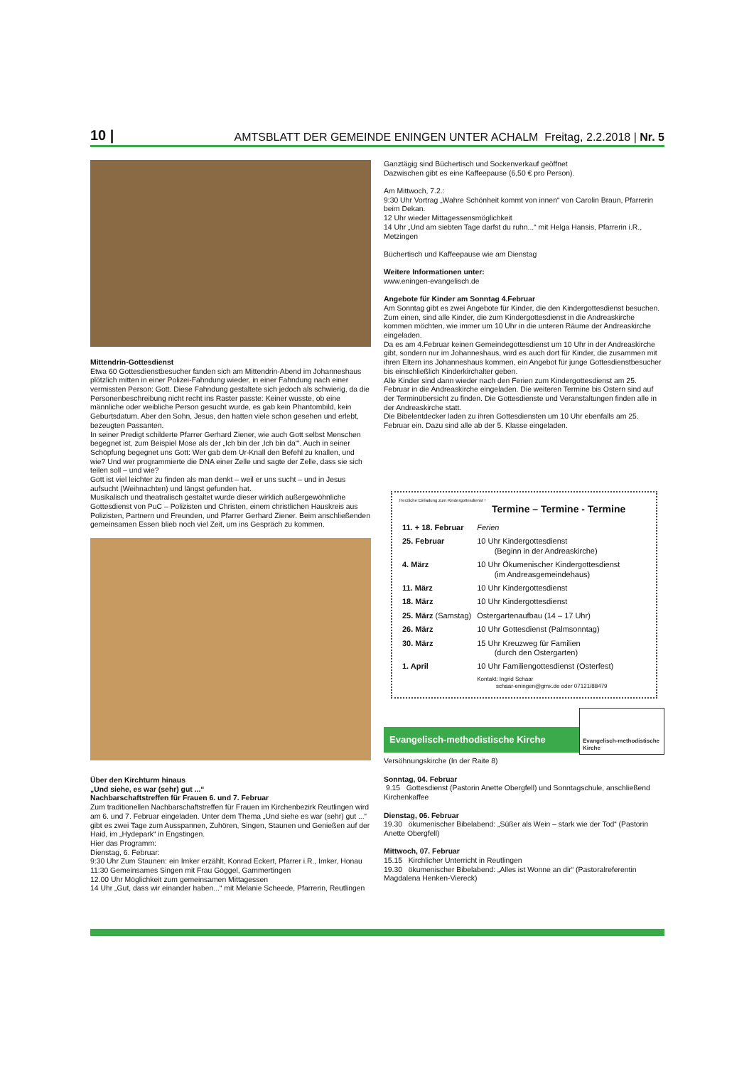10 | AMTSBLATT DER GEMEINDE ENINGEN UNTER ACHALM Freitag, 2.2.2018 | Nr. 5
Mittendrin-Gottesdienst
Etwa 60 Gottesdienstbesucher fanden sich am Mittendrin-Abend im Johanneshaus plötzlich mitten in einer Polizei-Fahndung wieder, in einer Fahndung nach einer vermissten Person: Gott. Diese Fahndung gestaltete sich jedoch als schwierig, da die Personenbeschreibung nicht recht ins Raster passte: Keiner wusste, ob eine männliche oder weibliche Person gesucht wurde, es gab kein Phantombild, kein Geburtsdatum. Aber den Sohn, Jesus, den hatten viele schon gesehen und erlebt, bezeugten Passanten.
In seiner Predigt schilderte Pfarrer Gerhard Ziener, wie auch Gott selbst Menschen begegnet ist, zum Beispiel Mose als der „Ich bin der ‚Ich bin da‘“. Auch in seiner Schöpfung begegnet uns Gott: Wer gab dem Ur-Knall den Befehl zu knallen, und wie? Und wer programmierte die DNA einer Zelle und sagte der Zelle, dass sie sich teilen soll – und wie?
Gott ist viel leichter zu finden als man denkt – weil er uns sucht – und in Jesus aufsucht (Weihnachten) und längst gefunden hat.
Musikalisch und theatralisch gestaltet wurde dieser wirklich außergewöhnliche Gottesdienst von PuC – Polizisten und Christen, einem christlichen Hauskreis aus Polizisten, Partnern und Freunden, und Pfarrer Gerhard Ziener. Beim anschließenden gemeinsamen Essen blieb noch viel Zeit, um ins Gespräch zu kommen.
Über den Kirchturm hinaus
„Und siehe, es war (sehr) gut ...“
Nachbarschaftstreffen für Frauen 6. und 7. Februar
Zum traditionellen Nachbarschaftstreffen für Frauen im Kirchenbezirk Reutlingen wird am 6. und 7. Februar eingeladen. Unter dem Thema „Und siehe es war (sehr) gut ...“ gibt es zwei Tage zum Ausspannen, Zuhören, Singen, Staunen und Genießen auf der Haid, im „Hydepark“ in Engstingen.
Hier das Programm:
Dienstag, 6. Februar:
9:30 Uhr Zum Staunen: ein Imker erzählt, Konrad Eckert, Pfarrer i.R., Imker, Honau
11:30 Gemeinsames Singen mit Frau Göggel, Gammertingen
12.00 Uhr Möglichkeit zum gemeinsamen Mittagessen
14 Uhr „Gut, dass wir einander haben...“ mit Melanie Scheede, Pfarrerin, Reutlingen
Ganztägig sind Büchertisch und Sockenverkauf geöffnet
Dazwischen gibt es eine Kaffeepause (6,50 € pro Person).
Am Mittwoch, 7.2.:
9:30 Uhr Vortrag „Wahre Schönheit kommt von innen“ von Carolin Braun, Pfarrerin beim Dekan.
12 Uhr wieder Mittagessensmöglichkeit
14 Uhr „Und am siebten Tage darfst du ruhn...“ mit Helga Hansis, Pfarrerin i.R., Metzingen
Büchertisch und Kaffeepause wie am Dienstag
Weitere Informationen unter:
www.eningen-evangelisch.de
Angebote für Kinder am Sonntag 4.Februar
Am Sonntag gibt es zwei Angebote für Kinder, die den Kindergottesdienst besuchen.
Zum einen, sind alle Kinder, die zum Kindergottesdienst in die Andreaskirche kommen möchten, wie immer um 10 Uhr in die unteren Räume der Andreaskirche eingeladen.
Da es am 4.Februar keinen Gemeindegottesdienst um 10 Uhr in der Andreaskirche gibt, sondern nur im Johanneshaus, wird es auch dort für Kinder, die zusammen mit ihren Eltern ins Johanneshaus kommen, ein Angebot für junge Gottesdienstbesucher bis einschließlich Kinderkirchalter geben.
Alle Kinder sind dann wieder nach den Ferien zum Kindergottesdienst am 25. Februar in die Andreaskirche eingeladen. Die weiteren Termine bis Ostern sind auf der Terminübersicht zu finden. Die Gottesdienste und Veranstaltungen finden alle in der Andreaskirche statt.
Die Bibelentdecker laden zu ihren Gottesdiensten um 10 Uhr ebenfalls am 25. Februar ein. Dazu sind alle ab der 5. Klasse eingeladen.
Herzliche Einladung zum Kindergottesdienst !
Termine – Termine - Termine
| 11. + 18. Februar | Ferien |
| 25. Februar | 10 Uhr Kindergottesdienst (Beginn in der Andreaskirche) |
| 4. März | 10 Uhr Ökumenischer Kindergottesdienst (im Andreasgemeindehaus) |
| 11. März | 10 Uhr Kindergottesdienst |
| 18. März | 10 Uhr Kindergottesdienst |
| 25. März (Samstag) | Ostergartenaufbau (14 – 17 Uhr) |
| 26. März | 10 Uhr Gottesdienst (Palmsonntag) |
| 30. März | 15 Uhr Kreuzweg für Familien (durch den Ostergarten) |
| 1. April | 10 Uhr Familiengottesdienst (Osterfest) |
| | Kontakt: Ingrid Schaar schaar-eningen@gmx.de oder 07121/88479 |
Evangelisch-methodistische Kirche
Evangelisch-methodistische Kirche
Versöhnungskirche (In der Raite 8)
Sonntag, 04. Februar
9.15 Gottesdienst (Pastorin Anette Obergfell) und Sonntagschule, anschließend Kirchenkaffee
Dienstag, 06. Februar
19.30 ökumenischer Bibelabend: „Süßer als Wein – stark wie der Tod“ (Pastorin Anette Obergfell)
Mittwoch, 07. Februar
15.15 Kirchlicher Unterricht in Reutlingen
19.30 ökumenischer Bibelabend: „Alles ist Wonne an dir“ (Pastoralreferentin Magdalena Henken-Viereck)